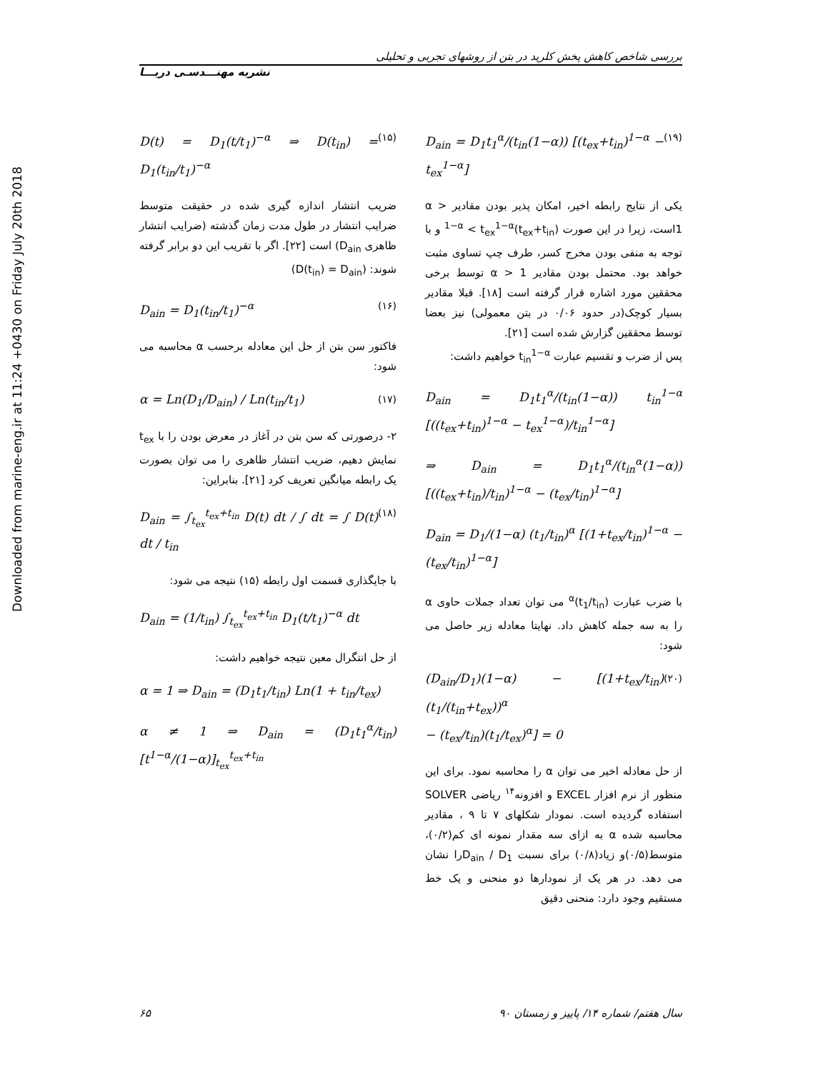Downloaded from marine-eng.ir at 11:24 +0430 on Friday July 20th 2018
بررسی شاخص کاهش پخش کلرید در بتن از روشهای تجربی و تحلیلی
نشریه مهنـــدسـی دریـــا
D(t) = D<sub>1</sub>(t/t<sub>1</sub>)<sup>−α</sup> ⇒ D(t<sub>in</sub>) = D<sub>1</sub>(t<sub>in</sub>/t<sub>1</sub>)<sup>−α</sup> (۱۵)
ضریب انتشار اندازه گیری شده در حقیقت متوسط ضرایب انتشار در طول مدت زمان گذشته (ضرایب انتشار ظاهری D<sub>ain</sub>) است [۲۲]. اگر با تقریب این دو برابر گرفته شوند: (D(t<sub>in</sub>) = D<sub>ain</sub>)
D<sub>ain</sub> = D<sub>1</sub>(t<sub>in</sub>/t<sub>1</sub>)<sup>−α</sup> (۱۶)
فاکتور سن بتن از حل این معادله برحسب α محاسبه می شود:
α = Ln(D<sub>1</sub>/D<sub>ain</sub>) / Ln(t<sub>in</sub>/t<sub>1</sub>) (۱۷)
۲- درصورتی که سن بتن در آغاز در معرض بودن را با t<sub>ex</sub> نمایش دهیم، ضریب انتشار ظاهری را می توان بصورت یک رابطه میانگین تعریف کرد [۲۱]. بنابراین:
D<sub>ain</sub> = ∫<sub>t<sub>ex</sub></sub><sup>t<sub>ex</sub>+t<sub>in</sub></sup> D(t) dt / ∫ dt = ∫ D(t) dt / t<sub>in</sub> (۱۸)
با جایگذاری قسمت اول رابطه (۱۵) نتیجه می شود:
D<sub>ain</sub> = (1/t<sub>in</sub>) ∫<sub>t<sub>ex</sub></sub><sup>t<sub>ex</sub>+t<sub>in</sub></sup> D<sub>1</sub>(t/t<sub>1</sub>)<sup>−α</sup> dt
از حل انتگرال معین نتیجه خواهیم داشت:
α = 1 ⇒ D<sub>ain</sub> = (D<sub>1</sub>t<sub>1</sub>/t<sub>in</sub>) Ln(1 + t<sub>in</sub>/t<sub>ex</sub>)
α ≠ 1 ⇒ D<sub>ain</sub> = (D<sub>1</sub>t<sub>1</sub><sup>α</sup>/t<sub>in</sub>) [t<sup>1−α</sup>/(1−α)]<sub>t<sub>ex</sub></sub><sup>t<sub>ex</sub>+t<sub>in</sub></sup>
D<sub>ain</sub> = D<sub>1</sub>t<sub>1</sub><sup>α</sup>/(t<sub>in</sub>(1−α)) [(t<sub>ex</sub>+t<sub>in</sub>)<sup>1−α</sup> − t<sub>ex</sub><sup>1−α</sup>] (۱۹)
یکی از نتایج رابطه اخیر، امکان پذیر بودن مقادیر α > 1است، زیرا در این صورت (t<sub>ex</sub>+t<sub>in</sub>)<sup>1−α</sup> < t<sub>ex</sub><sup>1−α</sup> و با توجه به منفی بودن مخرج کسر، طرف چپ تساوی مثبت خواهد بود. محتمل بودن مقادیر α > 1 توسط برخی محققین مورد اشاره قرار گرفته است [۱۸]. قبلا مقادیر بسیار کوچک(در حدود ۰/۰۶ در بتن معمولی) نیز بعضا توسط محققین گزارش شده است [۲۱].
پس از ضرب و تقسیم عبارت t<sub>in</sub><sup>1−α</sup> خواهیم داشت:
D<sub>ain</sub> = D<sub>1</sub>t<sub>1</sub><sup>α</sup>/(t<sub>in</sub>(1−α)) t<sub>in</sub><sup>1−α</sup> [((t<sub>ex</sub>+t<sub>in</sub>)<sup>1−α</sup> − t<sub>ex</sub><sup>1−α</sup>)/t<sub>in</sub><sup>1−α</sup>]
⇒ D<sub>ain</sub> = D<sub>1</sub>t<sub>1</sub><sup>α</sup>/(t<sub>in</sub><sup>α</sup>(1−α)) [((t<sub>ex</sub>+t<sub>in</sub>)/t<sub>in</sub>)<sup>1−α</sup> − (t<sub>ex</sub>/t<sub>in</sub>)<sup>1−α</sup>]
D<sub>ain</sub> = D<sub>1</sub>/(1−α) (t<sub>1</sub>/t<sub>in</sub>)<sup>α</sup> [(1+t<sub>ex</sub>/t<sub>in</sub>)<sup>1−α</sup> − (t<sub>ex</sub>/t<sub>in</sub>)<sup>1−α</sup>]
با ضرب عبارت (t<sub>1</sub>/t<sub>in</sub>)<sup>α</sup> می توان تعداد جملات حاوی α را به سه جمله کاهش داد. نهایتا معادله زیر حاصل می شود:
(D<sub>ain</sub>/D<sub>1</sub>)(1−α) − [(1+t<sub>ex</sub>/t<sub>in</sub>)(t<sub>1</sub>/(t<sub>in</sub>+t<sub>ex</sub>))<sup>α</sup>
− (t<sub>ex</sub>/t<sub>in</sub>)(t<sub>1</sub>/t<sub>ex</sub>)<sup>α</sup>] = 0 (۲۰)
از حل معادله اخیر می توان α را محاسبه نمود. برای این منظور از نرم افزار EXCEL و افزونه<sup>۱۴</sup> ریاضی SOLVER استفاده گردیده است. نمودار شکلهای ۷ تا ۹ ، مقادیر محاسبه شده α به ازای سه مقدار نمونه ای کم(۰/۲)، متوسط(۰/۵)و زیاد(۰/۸) برای نسبت D<sub>ain</sub> / D<sub>1</sub>را نشان می دهد. در هر یک از نمودارها دو منحنی و یک خط مستقیم وجود دارد: منحنی دقیق
۶۵ سال هفتم/ شماره ۱۴/ پاییز و زمستان ۹۰